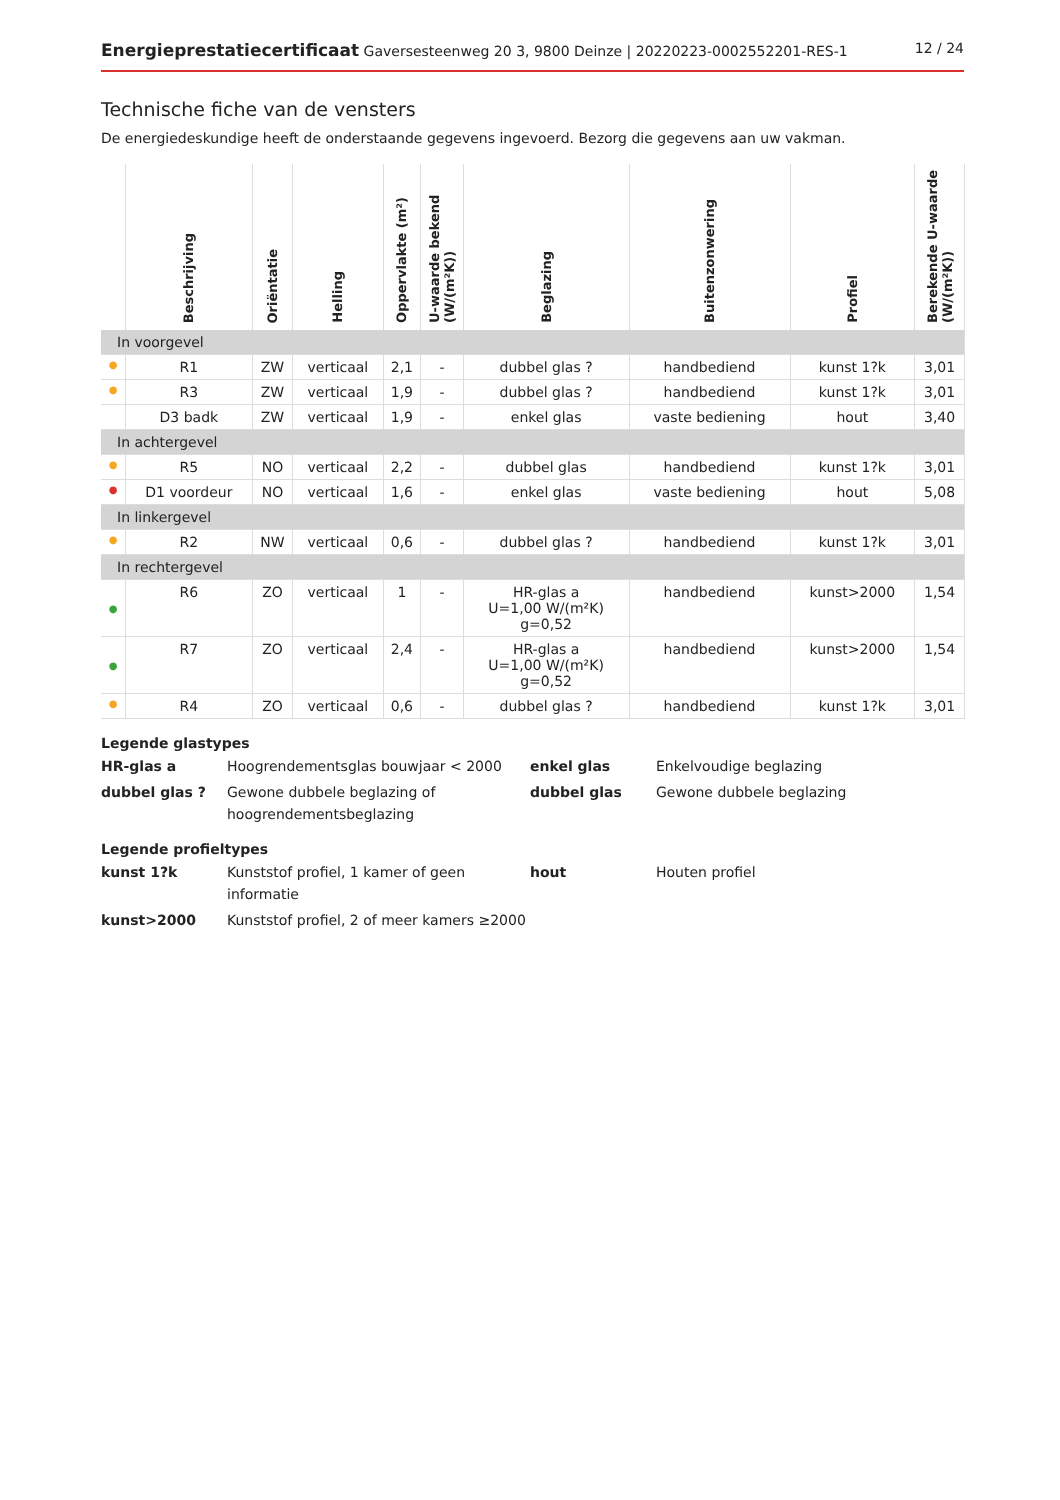Energieprestatiecertificaat Gaversesteenweg 20 3, 9800 Deinze | 20220223-0002552201-RES-1
12 / 24
Technische fiche van de vensters
De energiedeskundige heeft de onderstaande gegevens ingevoerd. Bezorg die gegevens aan uw vakman.
| | Beschrijving | Oriëntatie | Helling | Oppervlakte (m²) | U-waarde bekend (W/(m²K)) | Beglazing | Buitenzonwering | Profiel | Berekende U-waarde (W/(m²K)) |
| --- | --- | --- | --- | --- | --- | --- | --- | --- | --- |
| In voorgevel | | | | | | | | | |
| ● | R1 | ZW | verticaal | 2,1 | - | dubbel glas ? | handbediend | kunst 1?k | 3,01 |
| ● | R3 | ZW | verticaal | 1,9 | - | dubbel glas ? | handbediend | kunst 1?k | 3,01 |
| | D3 badk | ZW | verticaal | 1,9 | - | enkel glas | vaste bediening | hout | 3,40 |
| In achtergevel | | | | | | | | | |
| ● | R5 | NO | verticaal | 2,2 | - | dubbel glas | handbediend | kunst 1?k | 3,01 |
| ● | D1 voordeur | NO | verticaal | 1,6 | - | enkel glas | vaste bediening | hout | 5,08 |
| In linkergevel | | | | | | | | | |
| ● | R2 | NW | verticaal | 0,6 | - | dubbel glas ? | handbediend | kunst 1?k | 3,01 |
| In rechtergevel | | | | | | | | | |
| ● | R6 | ZO | verticaal | 1 | - | HR-glas a U=1,00 W/(m²K) g=0,52 | handbediend | kunst>2000 | 1,54 |
| ● | R7 | ZO | verticaal | 2,4 | - | HR-glas a U=1,00 W/(m²K) g=0,52 | handbediend | kunst>2000 | 1,54 |
| ● | R4 | ZO | verticaal | 0,6 | - | dubbel glas ? | handbediend | kunst 1?k | 3,01 |
Legende glastypes
HR-glas a
Hoogrendementsglas bouwjaar < 2000
enkel glas
Enkelvoudige beglazing
dubbel glas ?
Gewone dubbele beglazing of hoogrendementsbeglazing
dubbel glas
Gewone dubbele beglazing
Legende profieltypes
kunst 1?k
Kunststof profiel, 1 kamer of geen informatie
hout
Houten profiel
kunst>2000
Kunststof profiel, 2 of meer kamers ≥2000